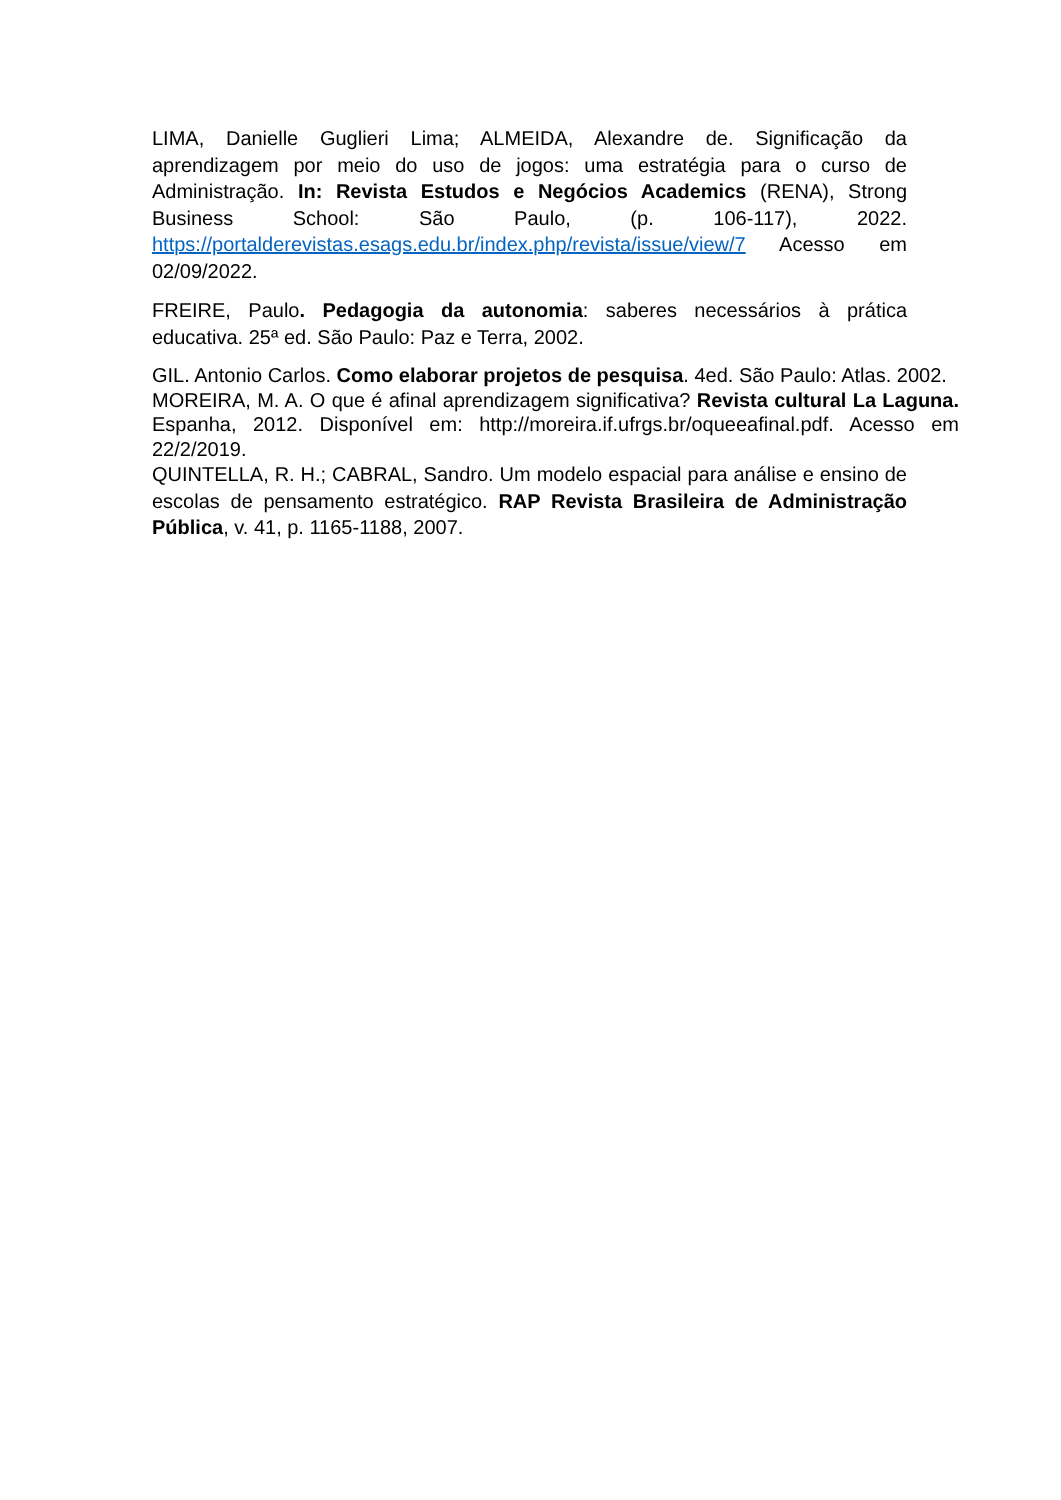LIMA, Danielle Guglieri Lima; ALMEIDA, Alexandre de. Significação da aprendizagem por meio do uso de jogos: uma estratégia para o curso de Administração. In: Revista Estudos e Negócios Academics (RENA), Strong Business School: São Paulo, (p. 106-117), 2022. https://portalderevistas.esags.edu.br/index.php/revista/issue/view/7 Acesso em 02/09/2022.
FREIRE, Paulo. Pedagogia da autonomia: saberes necessários à prática educativa. 25ª ed. São Paulo: Paz e Terra, 2002.
GIL. Antonio Carlos. Como elaborar projetos de pesquisa. 4ed. São Paulo: Atlas. 2002.
MOREIRA, M. A. O que é afinal aprendizagem significativa? Revista cultural La Laguna. Espanha, 2012. Disponível em: http://moreira.if.ufrgs.br/oqueeafinal.pdf. Acesso em 22/2/2019.
QUINTELLA, R. H.; CABRAL, Sandro. Um modelo espacial para análise e ensino de escolas de pensamento estratégico. RAP Revista Brasileira de Administração Pública, v. 41, p. 1165-1188, 2007.